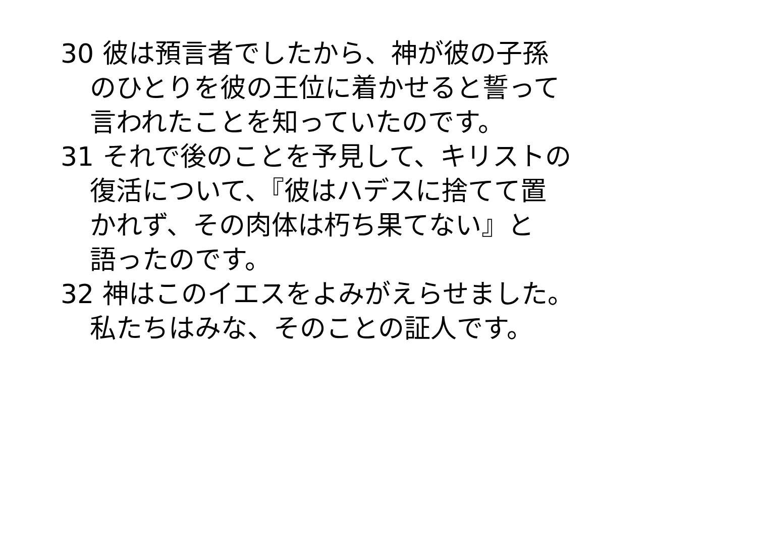30 彼は預言者でしたから、神が彼の子孫
のひとりを彼の王位に着かせると誓って
言われたことを知っていたのです。
31 それで後のことを予見して、キリストの
復活について、『彼はハデスに捨てて置
かれず、その肉体は朽ち果てない』と
語ったのです。
32 神はこのイエスをよみがえらせました。
私たちはみな、そのことの証人です。